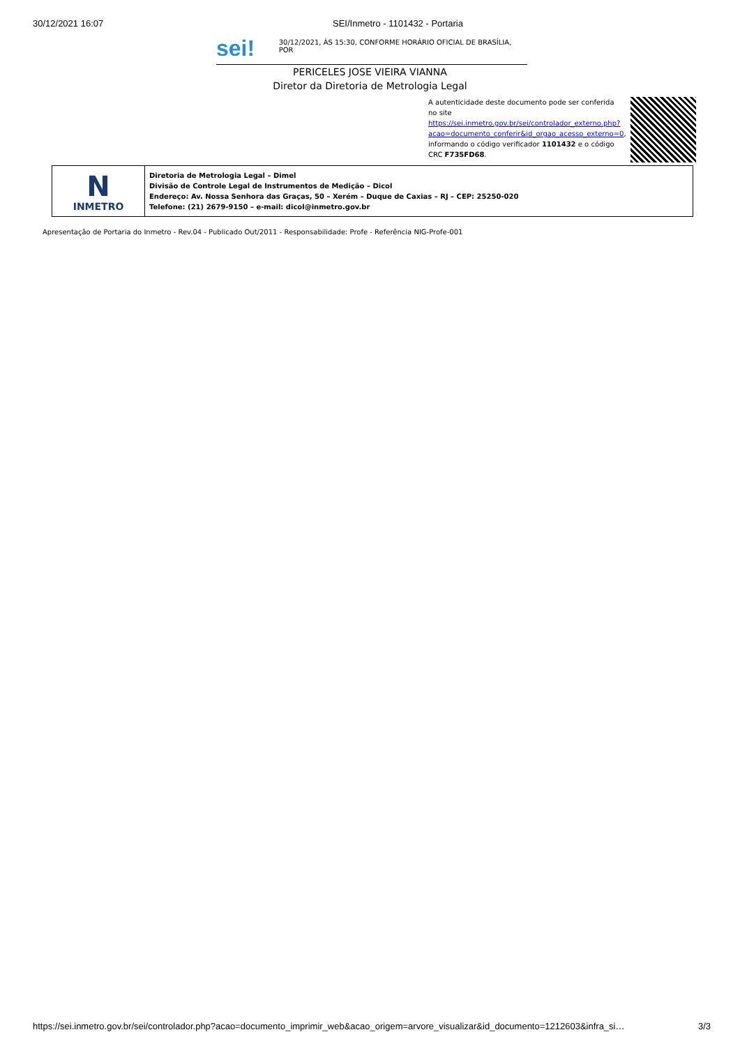30/12/2021 16:07 SEI/Inmetro - 1101432 - Portaria
sei!
30/12/2021, ÀS 15:30, CONFORME HORÁRIO OFICIAL DE BRASÍLIA, POR
PERICELES JOSE VIEIRA VIANNA
Diretor da Diretoria de Metrologia Legal
A autenticidade deste documento pode ser conferida no site https://sei.inmetro.gov.br/sei/controlador_externo.php?acao=documento_conferir&id_orgao_acesso_externo=0, informando o código verificador 1101432 e o código CRC F735FD68.
| N INMETRO | Diretoria de Metrologia Legal – Dimel Divisão de Controle Legal de Instrumentos de Medição – Dicol Endereço: Av. Nossa Senhora das Graças, 50 – Xerém – Duque de Caxias – RJ – CEP: 25250-020 Telefone: (21) 2679-9150 – e-mail: dicol@inmetro.gov.br |
Apresentação de Portaria do Inmetro - Rev.04 - Publicado Out/2011 - Responsabilidade: Profe - Referência NIG-Profe-001
https://sei.inmetro.gov.br/sei/controlador.php?acao=documento_imprimir_web&acao_origem=arvore_visualizar&id_documento=1212603&infra_si… 3/3